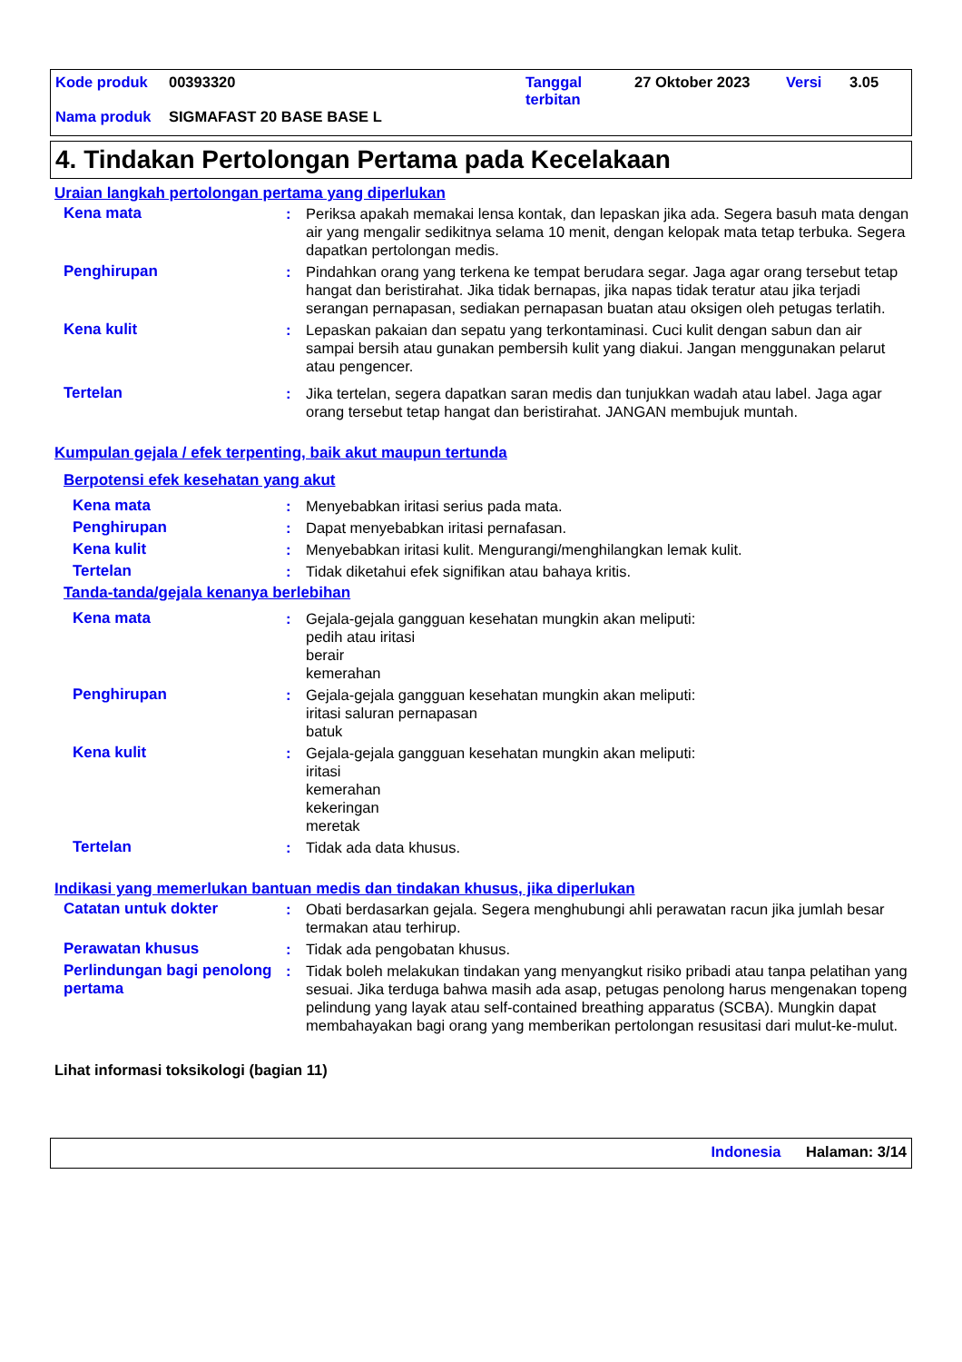Kode produk 00393320 Tanggal
terbitan 27 Oktober 2023 Versi 3.05
Nama produk SIGMAFAST 20 BASE BASE L
4. Tindakan Pertolongan Pertama pada Kecelakaan
Uraian langkah pertolongan pertama yang diperlukan
Kena mata: Periksa apakah memakai lensa kontak, dan lepaskan jika ada. Segera basuh mata dengan air yang mengalir sedikitnya selama 10 menit, dengan kelopak mata tetap terbuka. Segera dapatkan pertolongan medis.
Penghirupan: Pindahkan orang yang terkena ke tempat berudara segar. Jaga agar orang tersebut tetap hangat dan beristirahat. Jika tidak bernapas, jika napas tidak teratur atau jika terjadi serangan pernapasan, sediakan pernapasan buatan atau oksigen oleh petugas terlatih.
Kena kulit: Lepaskan pakaian dan sepatu yang terkontaminasi. Cuci kulit dengan sabun dan air sampai bersih atau gunakan pembersih kulit yang diakui. Jangan menggunakan pelarut atau pengencer.
Tertelan: Jika tertelan, segera dapatkan saran medis dan tunjukkan wadah atau label. Jaga agar orang tersebut tetap hangat dan beristirahat. JANGAN membujuk muntah.
Kumpulan gejala / efek terpenting, baik akut maupun tertunda
Berpotensi efek kesehatan yang akut
Kena mata: Menyebabkan iritasi serius pada mata.
Penghirupan: Dapat menyebabkan iritasi pernafasan.
Kena kulit: Menyebabkan iritasi kulit. Mengurangi/menghilangkan lemak kulit.
Tertelan: Tidak diketahui efek signifikan atau bahaya kritis.
Tanda-tanda/gejala kenanya berlebihan
Kena mata: Gejala-gejala gangguan kesehatan mungkin akan meliputi:
pedih atau iritasi
berair
kemerahan
Penghirupan: Gejala-gejala gangguan kesehatan mungkin akan meliputi:
iritasi saluran pernapasan
batuk
Kena kulit: Gejala-gejala gangguan kesehatan mungkin akan meliputi:
iritasi
kemerahan
kekeringan
meretak
Tertelan: Tidak ada data khusus.
Indikasi yang memerlukan bantuan medis dan tindakan khusus, jika diperlukan
Catatan untuk dokter: Obati berdasarkan gejala. Segera menghubungi ahli perawatan racun jika jumlah besar termakan atau terhirup.
Perawatan khusus: Tidak ada pengobatan khusus.
Perlindungan bagi penolong pertama: Tidak boleh melakukan tindakan yang menyangkut risiko pribadi atau tanpa pelatihan yang sesuai. Jika terduga bahwa masih ada asap, petugas penolong harus mengenakan topeng pelindung yang layak atau self-contained breathing apparatus (SCBA). Mungkin dapat membahayakan bagi orang yang memberikan pertolongan resusitasi dari mulut-ke-mulut.
Lihat informasi toksikologi (bagian 11)
Indonesia Halaman: 3/14